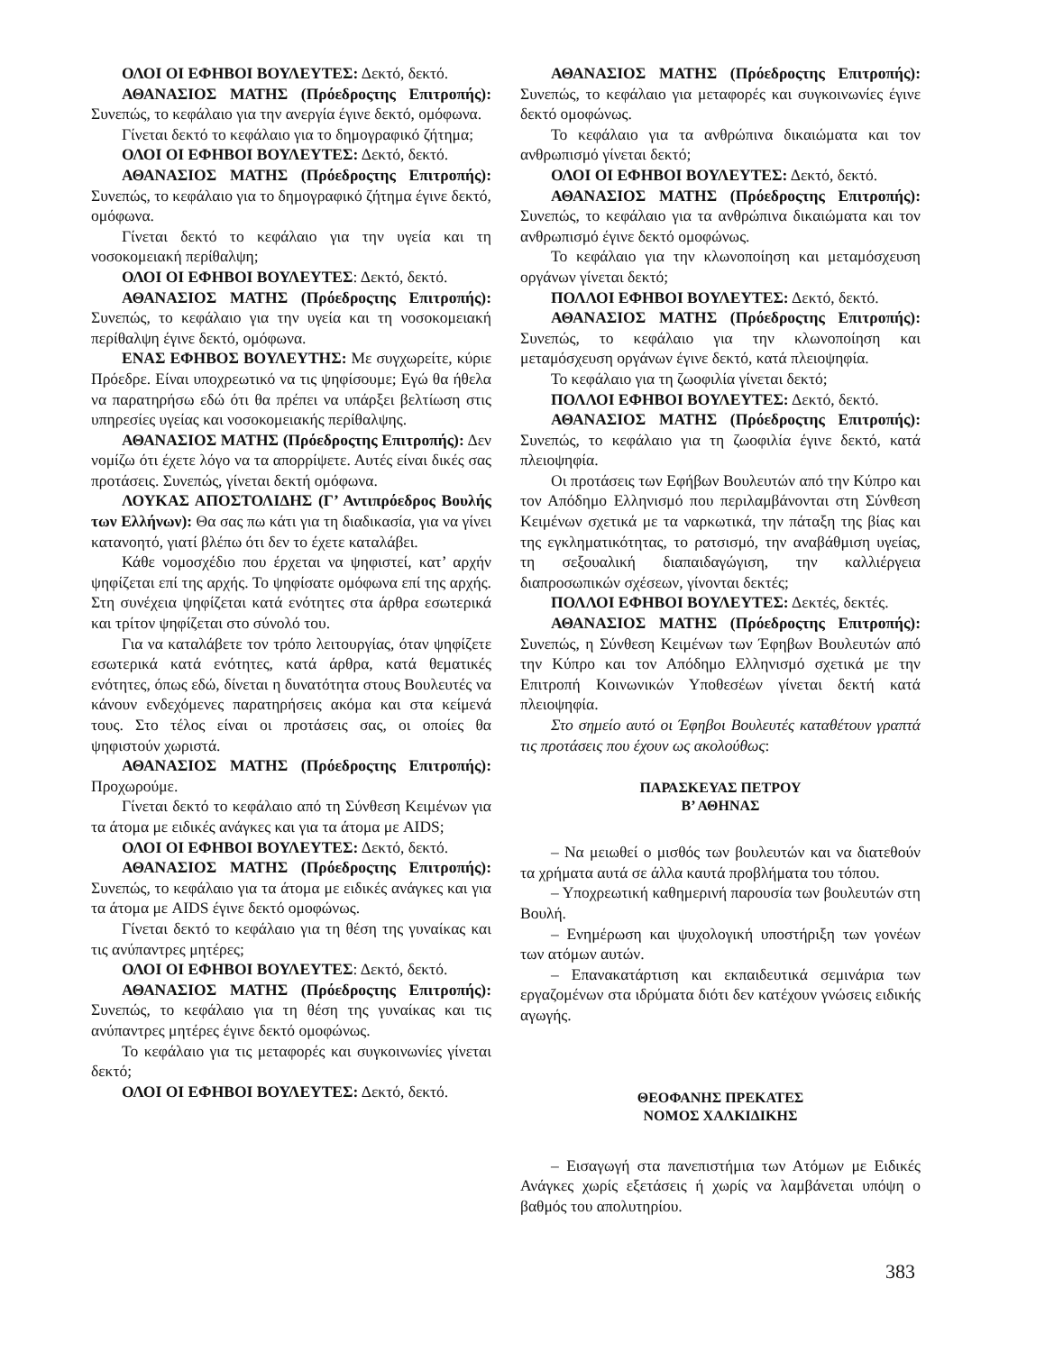ΟΛΟΙ ΟΙ ΕΦΗΒΟΙ ΒΟΥΛΕΥΤΕΣ: Δεκτό, δεκτό.
ΑΘΑΝΑΣΙΟΣ ΜΑΤΗΣ (Πρόεδροςτης Επιτροπής): Συνεπώς, το κεφάλαιο για την ανεργία έγινε δεκτό, ομόφωνα.
Γίνεται δεκτό το κεφάλαιο για το δημογραφικό ζήτημα;
ΟΛΟΙ ΟΙ ΕΦΗΒΟΙ ΒΟΥΛΕΥΤΕΣ: Δεκτό, δεκτό.
ΑΘΑΝΑΣΙΟΣ ΜΑΤΗΣ (Πρόεδροςτης Επιτροπής): Συνεπώς, το κεφάλαιο για το δημογραφικό ζήτημα έγινε δεκτό, ομόφωνα.
Γίνεται δεκτό το κεφάλαιο για την υγεία και τη νοσοκομειακή περίθαλψη;
ΟΛΟΙ ΟΙ ΕΦΗΒΟΙ ΒΟΥΛΕΥΤΕΣ: Δεκτό, δεκτό.
ΑΘΑΝΑΣΙΟΣ ΜΑΤΗΣ (Πρόεδροςτης Επιτροπής): Συνεπώς, το κεφάλαιο για την υγεία και τη νοσοκομειακή περίθαλψη έγινε δεκτό, ομόφωνα.
ΕΝΑΣ ΕΦΗΒΟΣ ΒΟΥΛΕΥΤΗΣ: Με συγχωρείτε, κύριε Πρόεδρε. Είναι υποχρεωτικό να τις ψηφίσουμε; Εγώ θα ήθελα να παρατηρήσω εδώ ότι θα πρέπει να υπάρξει βελτίωση στις υπηρεσίες υγείας και νοσοκομειακής περίθαλψης.
ΑΘΑΝΑΣΙΟΣ ΜΑΤΗΣ (Πρόεδροςτης Επιτροπής): Δεν νομίζω ότι έχετε λόγο να τα απορρίψετε. Αυτές είναι δικές σας προτάσεις. Συνεπώς, γίνεται δεκτή ομόφωνα.
ΛΟΥΚΑΣ ΑΠΟΣΤΟΛΙΔΗΣ (Γ’ Αντιπρόεδρος Βουλής των Ελλήνων): Θα σας πω κάτι για τη διαδικασία, για να γίνει κατανοητό, γιατί βλέπω ότι δεν το έχετε καταλάβει.
Κάθε νομοσχέδιο που έρχεται να ψηφιστεί, κατ’ αρχήν ψηφίζεται επί της αρχής. Το ψηφίσατε ομόφωνα επί της αρχής. Στη συνέχεια ψηφίζεται κατά ενότητες στα άρθρα εσωτερικά και τρίτον ψηφίζεται στο σύνολό του.
Για να καταλάβετε τον τρόπο λειτουργίας, όταν ψηφίζετε εσωτερικά κατά ενότητες, κατά άρθρα, κατά θεματικές ενότητες, όπως εδώ, δίνεται η δυνατότητα στους Βουλευτές να κάνουν ενδεχόμενες παρατηρήσεις ακόμα και στα κείμενά τους. Στο τέλος είναι οι προτάσεις σας, οι οποίες θα ψηφιστούν χωριστά.
ΑΘΑΝΑΣΙΟΣ ΜΑΤΗΣ (Πρόεδροςτης Επιτροπής): Προχωρούμε.
Γίνεται δεκτό το κεφάλαιο από τη Σύνθεση Κειμένων για τα άτομα με ειδικές ανάγκες και για τα άτομα με AIDS;
ΟΛΟΙ ΟΙ ΕΦΗΒΟΙ ΒΟΥΛΕΥΤΕΣ: Δεκτό, δεκτό.
ΑΘΑΝΑΣΙΟΣ ΜΑΤΗΣ (Πρόεδροςτης Επιτροπής): Συνεπώς, το κεφάλαιο για τα άτομα με ειδικές ανάγκες και για τα άτομα με AIDS έγινε δεκτό ομοφώνως.
Γίνεται δεκτό το κεφάλαιο για τη θέση της γυναίκας και τις ανύπαντρες μητέρες;
ΟΛΟΙ ΟΙ ΕΦΗΒΟΙ ΒΟΥΛΕΥΤΕΣ: Δεκτό, δεκτό.
ΑΘΑΝΑΣΙΟΣ ΜΑΤΗΣ (Πρόεδροςτης Επιτροπής): Συνεπώς, το κεφάλαιο για τη θέση της γυναίκας και τις ανύπαντρες μητέρες έγινε δεκτό ομοφώνως.
Το κεφάλαιο για τις μεταφορές και συγκοινωνίες γίνεται δεκτό;
ΟΛΟΙ ΟΙ ΕΦΗΒΟΙ ΒΟΥΛΕΥΤΕΣ: Δεκτό, δεκτό.
ΑΘΑΝΑΣΙΟΣ ΜΑΤΗΣ (Πρόεδροςτης Επιτροπής): Συνεπώς, το κεφάλαιο για μεταφορές και συγκοινωνίες έγινε δεκτό ομοφώνως.
Το κεφάλαιο για τα ανθρώπινα δικαιώματα και τον ανθρωπισμό γίνεται δεκτό;
ΟΛΟΙ ΟΙ ΕΦΗΒΟΙ ΒΟΥΛΕΥΤΕΣ: Δεκτό, δεκτό.
ΑΘΑΝΑΣΙΟΣ ΜΑΤΗΣ (Πρόεδροςτης Επιτροπής): Συνεπώς, το κεφάλαιο για τα ανθρώπινα δικαιώματα και τον ανθρωπισμό έγινε δεκτό ομοφώνως.
Το κεφάλαιο για την κλωνοποίηση και μεταμόσχευση οργάνων γίνεται δεκτό;
ΠΟΛΛΟΙ ΕΦΗΒΟΙ ΒΟΥΛΕΥΤΕΣ: Δεκτό, δεκτό.
ΑΘΑΝΑΣΙΟΣ ΜΑΤΗΣ (Πρόεδροςτης Επιτροπής): Συνεπώς, το κεφάλαιο για την κλωνοποίηση και μεταμόσχευση οργάνων έγινε δεκτό, κατά πλειοψηφία.
Το κεφάλαιο για τη ζωοφιλία γίνεται δεκτό;
ΠΟΛΛΟΙ ΕΦΗΒΟΙ ΒΟΥΛΕΥΤΕΣ: Δεκτό, δεκτό.
ΑΘΑΝΑΣΙΟΣ ΜΑΤΗΣ (Πρόεδροςτης Επιτροπής): Συνεπώς, το κεφάλαιο για τη ζωοφιλία έγινε δεκτό, κατά πλειοψηφία.
Οι προτάσεις των Εφήβων Βουλευτών από την Κύπρο και τον Απόδημο Ελληνισμό που περιλαμβάνονται στη Σύνθεση Κειμένων σχετικά με τα ναρκωτικά, την πάταξη της βίας και της εγκληματικότητας, το ρατσισμό, την αναβάθμιση υγείας, τη σεξουαλική διαπαιδαγώγιση, την καλλιέργεια διαπροσωπικών σχέσεων, γίνονται δεκτές;
ΠΟΛΛΟΙ ΕΦΗΒΟΙ ΒΟΥΛΕΥΤΕΣ: Δεκτές, δεκτές.
ΑΘΑΝΑΣΙΟΣ ΜΑΤΗΣ (Πρόεδροςτης Επιτροπής): Συνεπώς, η Σύνθεση Κειμένων των Έφηβων Βουλευτών από την Κύπρο και τον Απόδημο Ελληνισμό σχετικά με την Επιτροπή Κοινωνικών Υποθεσέων γίνεται δεκτή κατά πλειοψηφία.
Στο σημείο αυτό οι Έφηβοι Βουλευτές καταθέτουν γραπτά τις προτάσεις που έχουν ως ακολούθως:
ΠΑΡΑΣΚΕΥΑΣ ΠΕΤΡΟΥ
Β’ ΑΘΗΝΑΣ
– Να μειωθεί ο μισθός των βουλευτών και να διατεθούν τα χρήματα αυτά σε άλλα καυτά προβλήματα του τόπου.
– Υποχρεωτική καθημερινή παρουσία των βουλευτών στη Βουλή.
– Ενημέρωση και ψυχολογική υποστήριξη των γονέων των ατόμων αυτών.
– Επανακατάρτιση και εκπαιδευτικά σεμινάρια των εργαζομένων στα ιδρύματα διότι δεν κατέχουν γνώσεις ειδικής αγωγής.
ΘΕΟΦΑΝΗΣ ΠΡΕΚΑΤΕΣ
ΝΟΜΟΣ ΧΑΛΚΙΔΙΚΗΣ
– Εισαγωγή στα πανεπιστήμια των Ατόμων με Ειδικές Ανάγκες χωρίς εξετάσεις ή χωρίς να λαμβάνεται υπόψη ο βαθμός του απολυτηρίου.
383